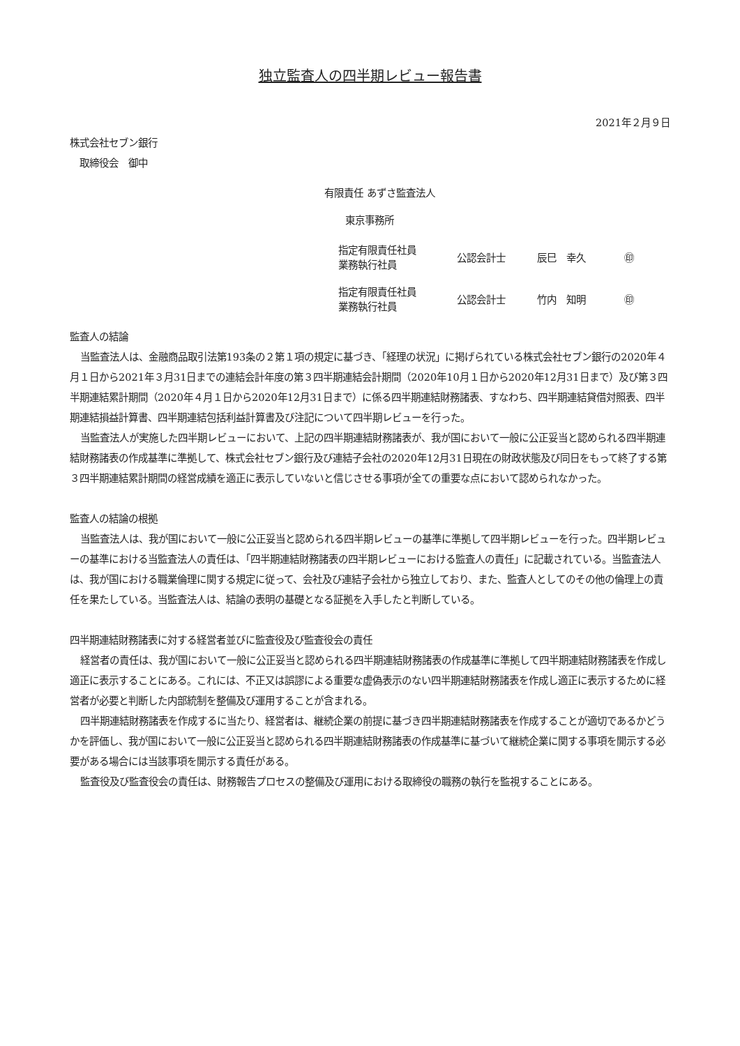独立監査人の四半期レビュー報告書
2021年２月９日
株式会社セブン銀行
　取締役会　御中
有限責任 あずさ監査法人
東京事務所
| 指定有限責任社員 業務執行社員 | 公認会計士 | 辰巳 幸久 | ㊞ |
| 指定有限責任社員 業務執行社員 | 公認会計士 | 竹内 知明 | ㊞ |
監査人の結論
当監査法人は、金融商品取引法第193条の２第１項の規定に基づき、「経理の状況」に掲げられている株式会社セブン銀行の2020年４月１日から2021年３月31日までの連結会計年度の第３四半期連結会計期間（2020年10月１日から2020年12月31日まで）及び第３四半期連結累計期間（2020年４月１日から2020年12月31日まで）に係る四半期連結財務諸表、すなわち、四半期連結貸借対照表、四半期連結損益計算書、四半期連結包括利益計算書及び注記について四半期レビューを行った。
当監査法人が実施した四半期レビューにおいて、上記の四半期連結財務諸表が、我が国において一般に公正妥当と認められる四半期連結財務諸表の作成基準に準拠して、株式会社セブン銀行及び連結子会社の2020年12月31日現在の財政状態及び同日をもって終了する第３四半期連結累計期間の経営成績を適正に表示していないと信じさせる事項が全ての重要な点において認められなかった。
監査人の結論の根拠
当監査法人は、我が国において一般に公正妥当と認められる四半期レビューの基準に準拠して四半期レビューを行った。四半期レビューの基準における当監査法人の責任は、「四半期連結財務諸表の四半期レビューにおける監査人の責任」に記載されている。当監査法人は、我が国における職業倫理に関する規定に従って、会社及び連結子会社から独立しており、また、監査人としてのその他の倫理上の責任を果たしている。当監査法人は、結論の表明の基礎となる証拠を入手したと判断している。
四半期連結財務諸表に対する経営者並びに監査役及び監査役会の責任
経営者の責任は、我が国において一般に公正妥当と認められる四半期連結財務諸表の作成基準に準拠して四半期連結財務諸表を作成し適正に表示することにある。これには、不正又は誤謬による重要な虚偽表示のない四半期連結財務諸表を作成し適正に表示するために経営者が必要と判断した内部統制を整備及び運用することが含まれる。
四半期連結財務諸表を作成するに当たり、経営者は、継続企業の前提に基づき四半期連結財務諸表を作成することが適切であるかどうかを評価し、我が国において一般に公正妥当と認められる四半期連結財務諸表の作成基準に基づいて継続企業に関する事項を開示する必要がある場合には当該事項を開示する責任がある。
監査役及び監査役会の責任は、財務報告プロセスの整備及び運用における取締役の職務の執行を監視することにある。